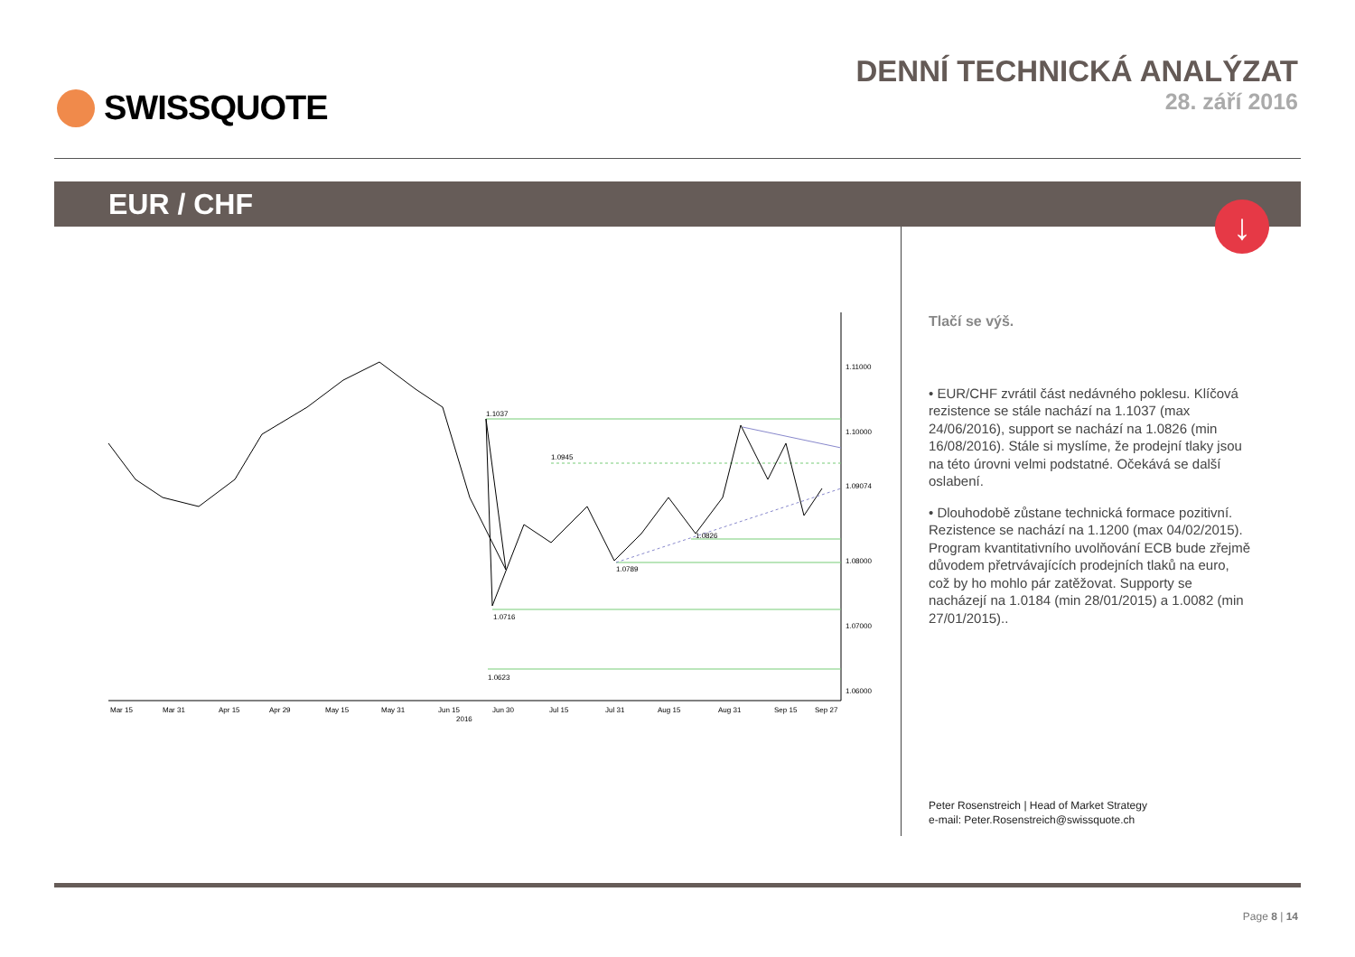SWISSQUOTE
DENNÍ TECHNICKÁ ANALÝZAT
28. září 2016
EUR / CHF
↓
1.1037
1.0945
1.0826
1.0789
1.0716
1.0623
1.11000
1.10000
1.09074
1.08000
1.07000
1.06000
Mar 15
Mar 31
Apr 15
Apr 29
May 15
May 31
Jun 15
Jun 30
Jul 15
Jul 31
Aug 15
Aug 31
Sep 15
Sep 27
2016
Tlačí se výš.
• EUR/CHF zvrátil část nedávného poklesu. Klíčová rezistence se stále nachází na 1.1037 (max 24/06/2016), support se nachází na 1.0826 (min 16/08/2016). Stále si myslíme, že prodejní tlaky jsou na této úrovni velmi podstatné. Očekává se další oslabení.
• Dlouhodobě zůstane technická formace pozitivní. Rezistence se nachází na 1.1200 (max 04/02/2015). Program kvantitativního uvolňování ECB bude zřejmě důvodem přetrvávajících prodejních tlaků na euro, což by ho mohlo pár zatěžovat. Supporty se nacházejí na 1.0184 (min 28/01/2015) a 1.0082 (min 27/01/2015)..
Peter Rosenstreich | Head of Market Strategy
e-mail: Peter.Rosenstreich@swissquote.ch
Page 8 | 14